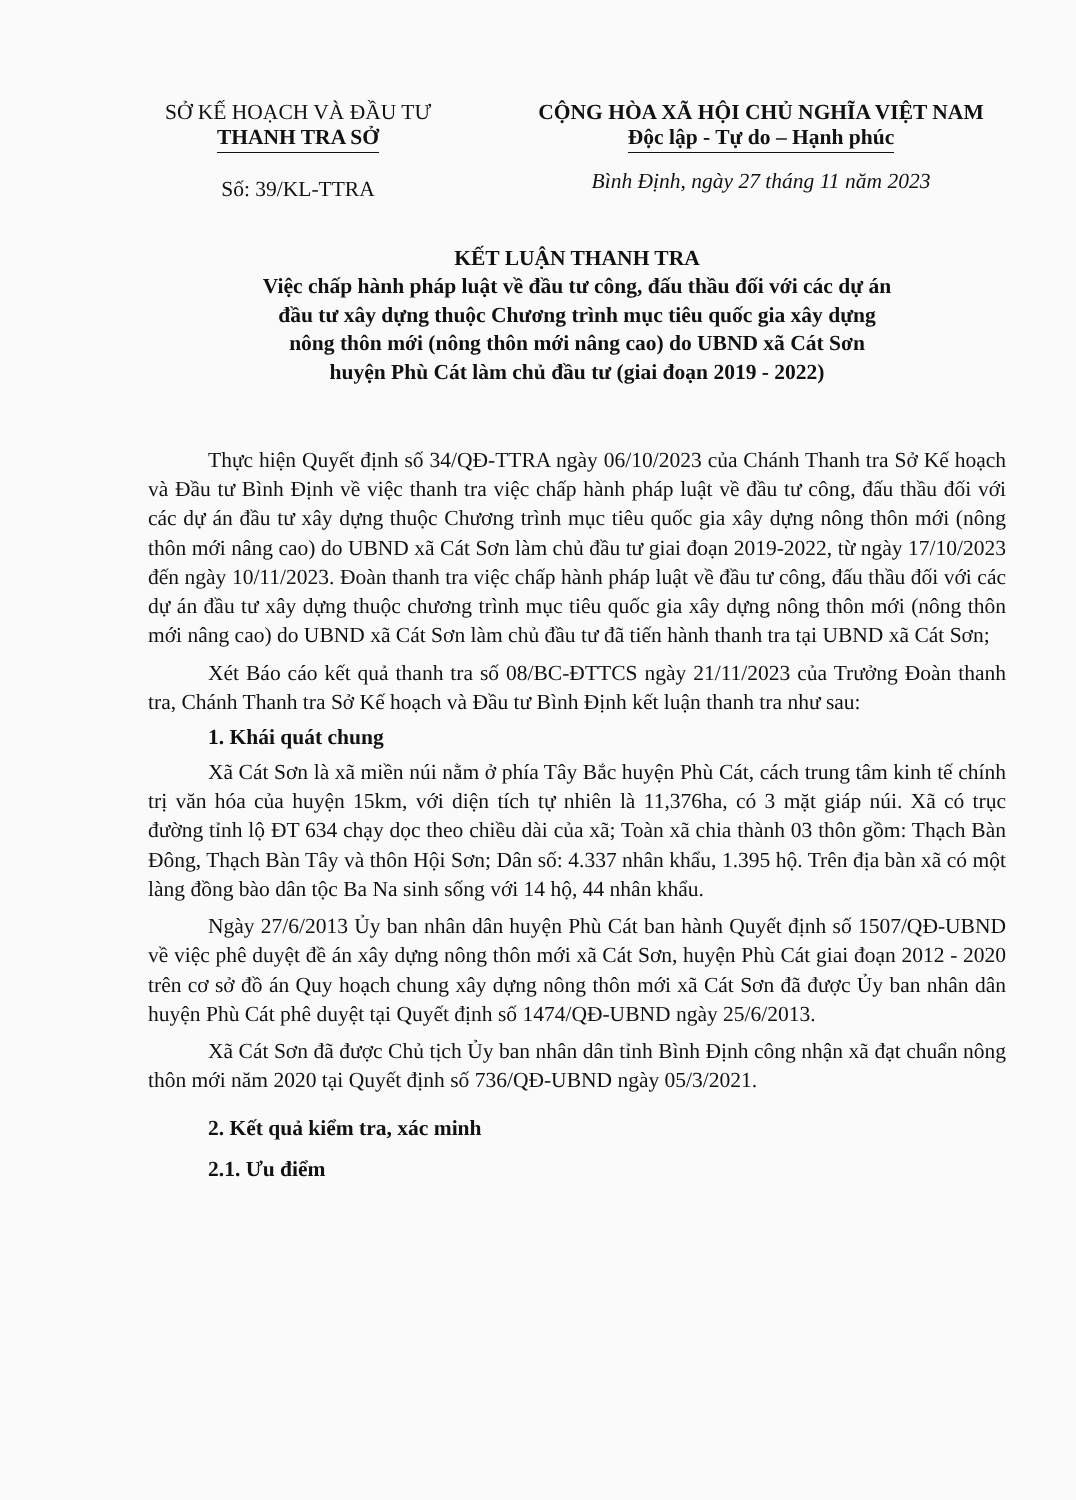SỞ KẾ HOẠCH VÀ ĐẦU TƯ
THANH TRA SỞ
Số: 39/KL-TTRA
CỘNG HÒA XÃ HỘI CHỦ NGHĨA VIỆT NAM
Độc lập - Tự do – Hạnh phúc
Bình Định, ngày 27 tháng 11 năm 2023
KẾT LUẬN THANH TRA
Việc chấp hành pháp luật về đầu tư công, đấu thầu đối với các dự án
đầu tư xây dựng thuộc Chương trình mục tiêu quốc gia xây dựng
nông thôn mới (nông thôn mới nâng cao) do UBND xã Cát Sơn
huyện Phù Cát làm chủ đầu tư (giai đoạn 2019 - 2022)
Thực hiện Quyết định số 34/QĐ-TTRA ngày 06/10/2023 của Chánh Thanh tra Sở Kế hoạch và Đầu tư Bình Định về việc thanh tra việc chấp hành pháp luật về đầu tư công, đấu thầu đối với các dự án đầu tư xây dựng thuộc Chương trình mục tiêu quốc gia xây dựng nông thôn mới (nông thôn mới nâng cao) do UBND xã Cát Sơn làm chủ đầu tư giai đoạn 2019-2022, từ ngày 17/10/2023 đến ngày 10/11/2023. Đoàn thanh tra việc chấp hành pháp luật về đầu tư công, đấu thầu đối với các dự án đầu tư xây dựng thuộc chương trình mục tiêu quốc gia xây dựng nông thôn mới (nông thôn mới nâng cao) do UBND xã Cát Sơn làm chủ đầu tư đã tiến hành thanh tra tại UBND xã Cát Sơn;
Xét Báo cáo kết quả thanh tra số 08/BC-ĐTTCS ngày 21/11/2023 của Trưởng Đoàn thanh tra, Chánh Thanh tra Sở Kế hoạch và Đầu tư Bình Định kết luận thanh tra như sau:
1. Khái quát chung
Xã Cát Sơn là xã miền núi nằm ở phía Tây Bắc huyện Phù Cát, cách trung tâm kinh tế chính trị văn hóa của huyện 15km, với diện tích tự nhiên là 11,376ha, có 3 mặt giáp núi. Xã có trục đường tỉnh lộ ĐT 634 chạy dọc theo chiều dài của xã; Toàn xã chia thành 03 thôn gồm: Thạch Bàn Đông, Thạch Bàn Tây và thôn Hội Sơn; Dân số: 4.337 nhân khẩu, 1.395 hộ. Trên địa bàn xã có một làng đồng bào dân tộc Ba Na sinh sống với 14 hộ, 44 nhân khẩu.
Ngày 27/6/2013 Ủy ban nhân dân huyện Phù Cát ban hành Quyết định số 1507/QĐ-UBND về việc phê duyệt đề án xây dựng nông thôn mới xã Cát Sơn, huyện Phù Cát giai đoạn 2012 - 2020 trên cơ sở đồ án Quy hoạch chung xây dựng nông thôn mới xã Cát Sơn đã được Ủy ban nhân dân huyện Phù Cát phê duyệt tại Quyết định số 1474/QĐ-UBND ngày 25/6/2013.
Xã Cát Sơn đã được Chủ tịch Ủy ban nhân dân tỉnh Bình Định công nhận xã đạt chuẩn nông thôn mới năm 2020 tại Quyết định số 736/QĐ-UBND ngày 05/3/2021.
2. Kết quả kiểm tra, xác minh
2.1. Ưu điểm